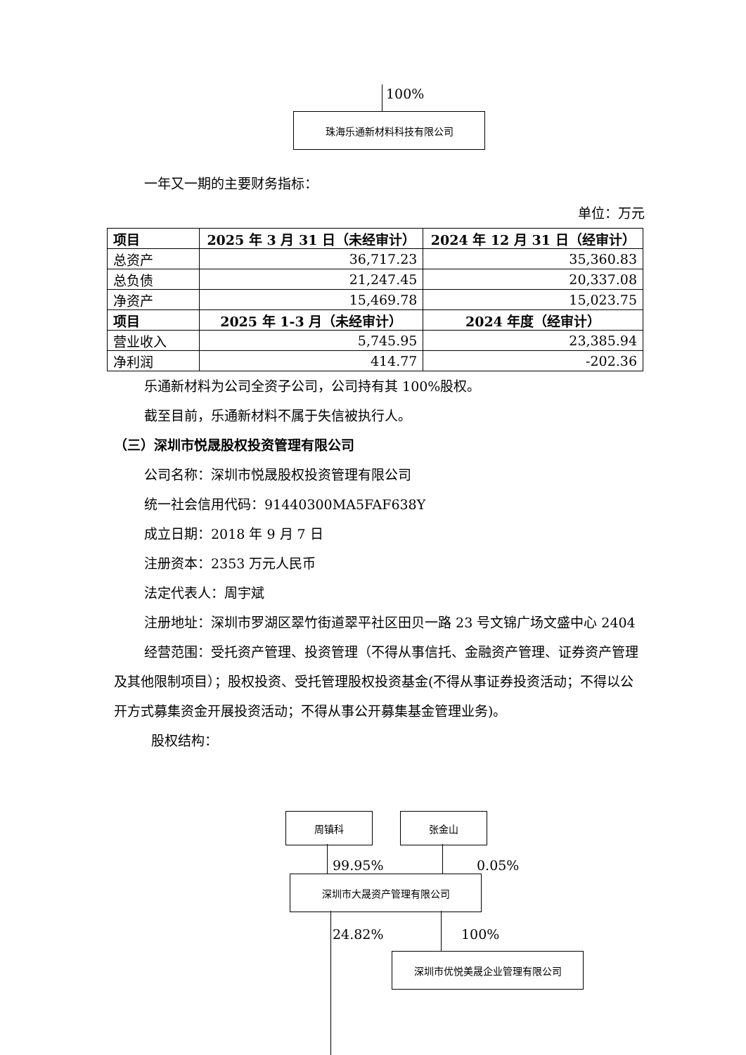100%
珠海乐通新材料科技有限公司
一年又一期的主要财务指标：
单位：万元
| 项目 | 2025 年 3 月 31 日（未经审计） | 2024 年 12 月 31 日（经审计） |
| --- | --- | --- |
| 总资产 | 36,717.23 | 35,360.83 |
| 总负债 | 21,247.45 | 20,337.08 |
| 净资产 | 15,469.78 | 15,023.75 |
| 项目 | 2025 年 1-3 月（未经审计） | 2024 年度（经审计） |
| 营业收入 | 5,745.95 | 23,385.94 |
| 净利润 | 414.77 | -202.36 |
乐通新材料为公司全资子公司，公司持有其 100%股权。
截至目前，乐通新材料不属于失信被执行人。
（三）深圳市悦晟股权投资管理有限公司
公司名称：深圳市悦晟股权投资管理有限公司
统一社会信用代码：91440300MA5FAF638Y
成立日期：2018 年 9 月 7 日
注册资本：2353 万元人民币
法定代表人：周宇斌
注册地址：深圳市罗湖区翠竹街道翠平社区田贝一路 23 号文锦广场文盛中心 2404
经营范围：受托资产管理、投资管理（不得从事信托、金融资产管理、证券资产管理及其他限制项目）；股权投资、受托管理股权投资基金(不得从事证券投资活动；不得以公开方式募集资金开展投资活动；不得从事公开募集基金管理业务)。
股权结构：
周镇科 张金山
99.95% 0.05%
深圳市大晟资产管理有限公司
24.82% 100%
深圳市优悦美晟企业管理有限公司